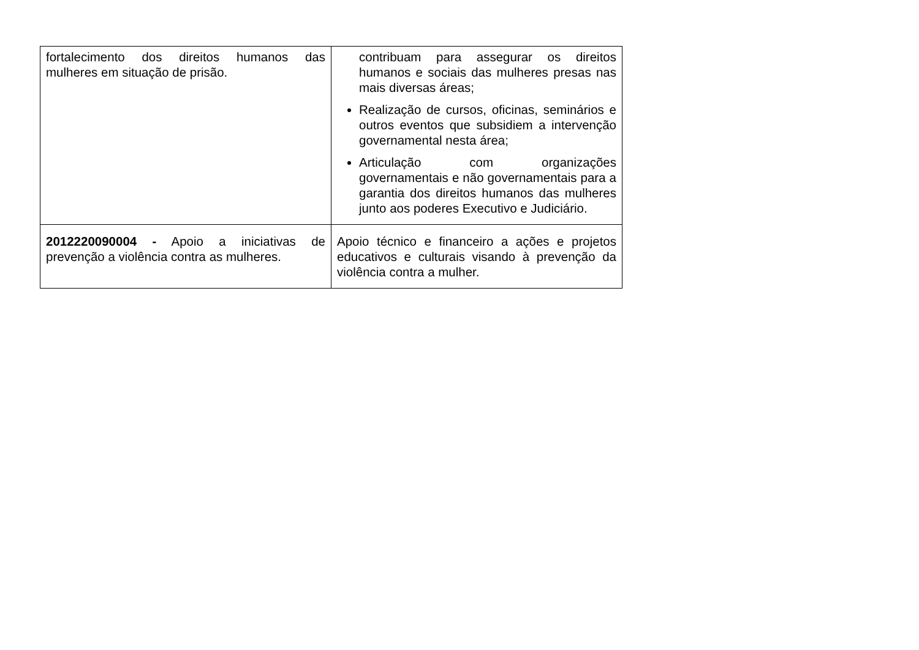| fortalecimento dos direitos humanos das mulheres em situação de prisão. | contribuam para assegurar os direitos humanos e sociais das mulheres presas nas mais diversas áreas; Realização de cursos, oficinas, seminários e outros eventos que subsidiem a intervenção governamental nesta área; Articulação com organizações governamentais e não governamentais para a garantia dos direitos humanos das mulheres junto aos poderes Executivo e Judiciário. |
| 2012220090004 - Apoio a iniciativas de prevenção a violência contra as mulheres. | Apoio técnico e financeiro a ações e projetos educativos e culturais visando à prevenção da violência contra a mulher. |